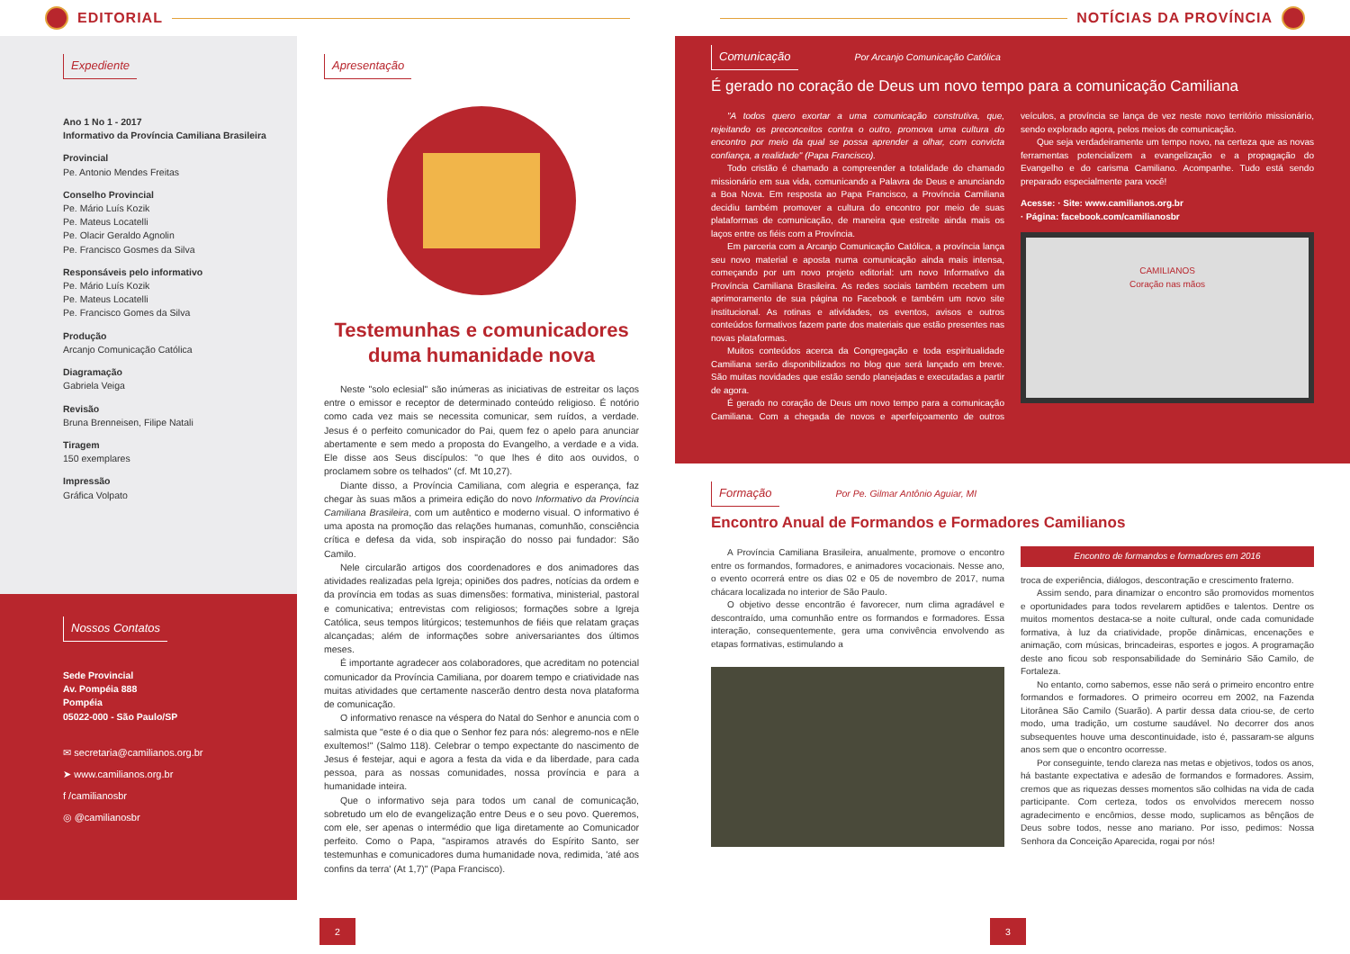EDITORIAL
Expediente
Ano 1 No 1 - 2017
Informativo da Província Camiliana Brasileira
Provincial
Pe. Antonio Mendes Freitas
Conselho Provincial
Pe. Mário Luís Kozik
Pe. Mateus Locatelli
Pe. Olacir Geraldo Agnolin
Pe. Francisco Gosmes da Silva
Responsáveis pelo informativo
Pe. Mário Luís Kozik
Pe. Mateus Locatelli
Pe. Francisco Gomes da Silva
Produção
Arcanjo Comunicação Católica
Diagramação
Gabriela Veiga
Revisão
Bruna Brenneisen, Filipe Natali
Tiragem
150 exemplares
Impressão
Gráfica Volpato
Nossos Contatos
Sede Provincial
Av. Pompéia 888
Pompéia
05022-000 - São Paulo/SP
✉ secretaria@camilianos.org.br
➤ www.camilianos.org.br
f /camilianosbr
◎ @camilianosbr
Apresentação
Testemunhas e comunicadores duma humanidade nova
Neste "solo eclesial" são inúmeras as iniciativas de estreitar os laços entre o emissor e receptor de determinado conteúdo religioso. É notório como cada vez mais se necessita comunicar, sem ruídos, a verdade. Jesus é o perfeito comunicador do Pai, quem fez o apelo para anunciar abertamente e sem medo a proposta do Evangelho, a verdade e a vida. Ele disse aos Seus discípulos: "o que lhes é dito aos ouvidos, o proclamem sobre os telhados" (cf. Mt 10,27).
Diante disso, a Província Camiliana, com alegria e esperança, faz chegar às suas mãos a primeira edição do novo Informativo da Província Camiliana Brasileira, com um autêntico e moderno visual. O informativo é uma aposta na promoção das relações humanas, comunhão, consciência crítica e defesa da vida, sob inspiração do nosso pai fundador: São Camilo.
Nele circularão artigos dos coordenadores e dos animadores das atividades realizadas pela Igreja; opiniões dos padres, notícias da ordem e da província em todas as suas dimensões: formativa, ministerial, pastoral e comunicativa; entrevistas com religiosos; formações sobre a Igreja Católica, seus tempos litúrgicos; testemunhos de fiéis que relatam graças alcançadas; além de informações sobre aniversariantes dos últimos meses.
É importante agradecer aos colaboradores, que acreditam no potencial comunicador da Província Camiliana, por doarem tempo e criatividade nas muitas atividades que certamente nascerão dentro desta nova plataforma de comunicação.
O informativo renasce na véspera do Natal do Senhor e anuncia com o salmista que "este é o dia que o Senhor fez para nós: alegremo-nos e nEle exultemos!" (Salmo 118). Celebrar o tempo expectante do nascimento de Jesus é festejar, aqui e agora a festa da vida e da liberdade, para cada pessoa, para as nossas comunidades, nossa província e para a humanidade inteira.
Que o informativo seja para todos um canal de comunicação, sobretudo um elo de evangelização entre Deus e o seu povo. Queremos, com ele, ser apenas o intermédio que liga diretamente ao Comunicador perfeito. Como o Papa, "aspiramos através do Espírito Santo, ser testemunhas e comunicadores duma humanidade nova, redimida, 'até aos confins da terra' (At 1,7)" (Papa Francisco).
2
NOTÍCIAS DA PROVÍNCIA
Comunicação Por Arcanjo Comunicação Católica
É gerado no coração de Deus um novo tempo para a comunicação Camiliana
"A todos quero exortar a uma comunicação construtiva, que, rejeitando os preconceitos contra o outro, promova uma cultura do encontro por meio da qual se possa aprender a olhar, com convicta confiança, a realidade" (Papa Francisco).
Todo cristão é chamado a compreender a totalidade do chamado missionário em sua vida, comunicando a Palavra de Deus e anunciando a Boa Nova. Em resposta ao Papa Francisco, a Província Camiliana decidiu também promover a cultura do encontro por meio de suas plataformas de comunicação, de maneira que estreite ainda mais os laços entre os fiéis com a Província.
Em parceria com a Arcanjo Comunicação Católica, a província lança seu novo material e aposta numa comunicação ainda mais intensa, começando por um novo projeto editorial: um novo Informativo da Província Camiliana Brasileira. As redes sociais também recebem um aprimoramento de sua página no Facebook e também um novo site institucional. As rotinas e atividades, os eventos, avisos e outros conteúdos formativos fazem parte dos materiais que estão presentes nas novas plataformas.
Muitos conteúdos acerca da Congregação e toda espiritualidade Camiliana serão disponibilizados no blog que será lançado em breve. São muitas novidades que estão sendo planejadas e executadas a partir de agora.
É gerado no coração de Deus um novo tempo para a comunicação Camiliana. Com a chegada de novos e aperfeiçoamento de outros veículos, a província se lança de vez neste novo território missionário, sendo explorado agora, pelos meios de comunicação.
Que seja verdadeiramente um tempo novo, na certeza que as novas ferramentas potencializem a evangelização e a propagação do Evangelho e do carisma Camiliano. Acompanhe. Tudo está sendo preparado especialmente para você!
Acesse: · Site: www.camilianos.org.br
· Página: facebook.com/camilianosbr
CAMILIANOS
Coração nas mãos
Formação Por Pe. Gilmar Antônio Aguiar, MI
Encontro Anual de Formandos e Formadores Camilianos
A Província Camiliana Brasileira, anualmente, promove o encontro entre os formandos, formadores, e animadores vocacionais. Nesse ano, o evento ocorrerá entre os dias 02 e 05 de novembro de 2017, numa chácara localizada no interior de São Paulo.
O objetivo desse encontrão é favorecer, num clima agradável e descontraído, uma comunhão entre os formandos e formadores. Essa interação, consequentemente, gera uma convivência envolvendo as etapas formativas, estimulando a
Encontro de formandos e formadores em 2016
troca de experiência, diálogos, descontração e crescimento fraterno.
Assim sendo, para dinamizar o encontro são promovidos momentos e oportunidades para todos revelarem aptidões e talentos. Dentre os muitos momentos destaca-se a noite cultural, onde cada comunidade formativa, à luz da criatividade, propõe dinâmicas, encenações e animação, com músicas, brincadeiras, esportes e jogos. A programação deste ano ficou sob responsabilidade do Seminário São Camilo, de Fortaleza.
No entanto, como sabemos, esse não será o primeiro encontro entre formandos e formadores. O primeiro ocorreu em 2002, na Fazenda Litorânea São Camilo (Suarão). A partir dessa data criou-se, de certo modo, uma tradição, um costume saudável. No decorrer dos anos subsequentes houve uma descontinuidade, isto é, passaram-se alguns anos sem que o encontro ocorresse.
Por conseguinte, tendo clareza nas metas e objetivos, todos os anos, há bastante expectativa e adesão de formandos e formadores. Assim, cremos que as riquezas desses momentos são colhidas na vida de cada participante. Com certeza, todos os envolvidos merecem nosso agradecimento e encômios, desse modo, suplicamos as bênçãos de Deus sobre todos, nesse ano mariano. Por isso, pedimos: Nossa Senhora da Conceição Aparecida, rogai por nós!
3